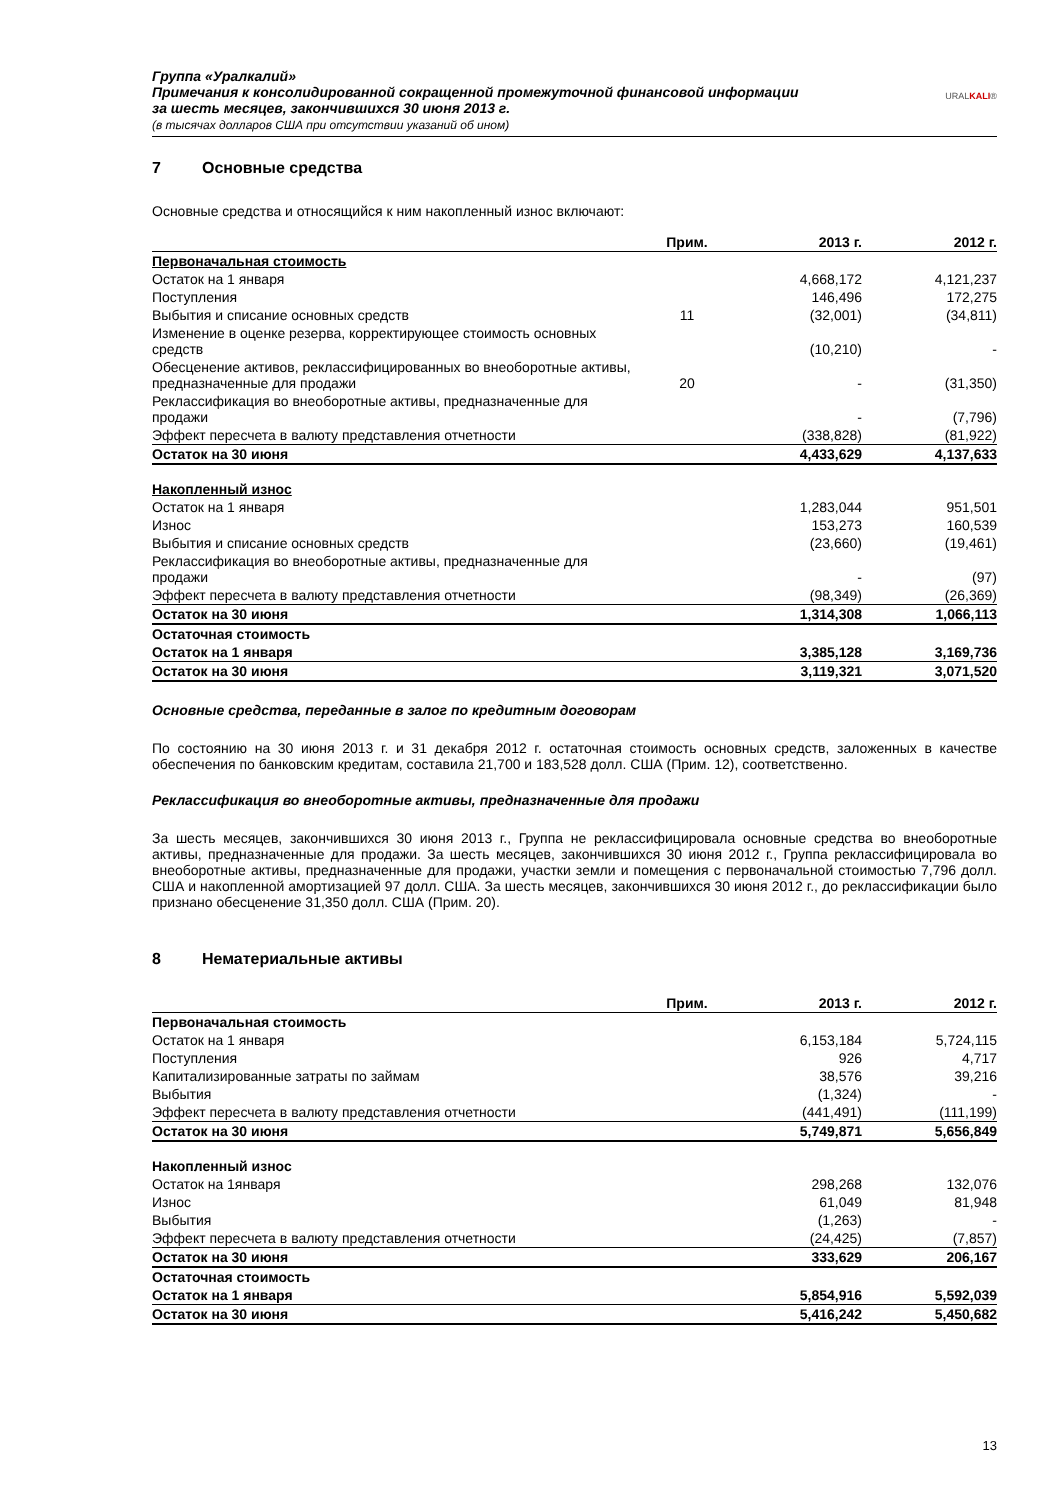Группа «Уралкалий»
Примечания к консолидированной сокращенной промежуточной финансовой информации
за шесть месяцев, закончившихся 30 июня 2013 г.
(в тысячах долларов США при отсутствии указаний об ином)
URALKALI®
7 Основные средства
Основные средства и относящийся к ним накопленный износ включают:
| | Прим. | 2013 г. | 2012 г. |
| --- | --- | --- | --- |
| Первоначальная стоимость | | | |
| Остаток на 1 января | | 4,668,172 | 4,121,237 |
| Поступления | | 146,496 | 172,275 |
| Выбытия и списание основных средств | 11 | (32,001) | (34,811) |
| Изменение в оценке резерва, корректирующее стоимость основных средств | | (10,210) | - |
| Обесценение активов, реклассифицированных во внеоборотные активы, предназначенные для продажи | 20 | - | (31,350) |
| Реклассификация во внеоборотные активы, предназначенные для продажи | | - | (7,796) |
| Эффект пересчета в валюту представления отчетности | | (338,828) | (81,922) |
| Остаток на 30 июня | | 4,433,629 | 4,137,633 |
| Накопленный износ | | | |
| Остаток на 1 января | | 1,283,044 | 951,501 |
| Износ | | 153,273 | 160,539 |
| Выбытия и списание основных средств | | (23,660) | (19,461) |
| Реклассификация во внеоборотные активы, предназначенные для продажи | | - | (97) |
| Эффект пересчета в валюту представления отчетности | | (98,349) | (26,369) |
| Остаток на 30 июня | | 1,314,308 | 1,066,113 |
| Остаточная стоимость | | | |
| Остаток на 1 января | | 3,385,128 | 3,169,736 |
| Остаток на 30 июня | | 3,119,321 | 3,071,520 |
Основные средства, переданные в залог по кредитным договорам
По состоянию на 30 июня 2013 г. и 31 декабря 2012 г. остаточная стоимость основных средств, заложенных в качестве обеспечения по банковским кредитам, составила 21,700 и 183,528 долл. США (Прим. 12), соответственно.
Реклассификация во внеоборотные активы, предназначенные для продажи
За шесть месяцев, закончившихся 30 июня 2013 г., Группа не реклассифицировала основные средства во внеоборотные активы, предназначенные для продажи. За шесть месяцев, закончившихся 30 июня 2012 г., Группа реклассифицировала во внеоборотные активы, предназначенные для продажи, участки земли и помещения с первоначальной стоимостью 7,796 долл. США и накопленной амортизацией 97 долл. США. За шесть месяцев, закончившихся 30 июня 2012 г., до реклассификации было признано обесценение 31,350 долл. США (Прим. 20).
8 Нематериальные активы
| | Прим. | 2013 г. | 2012 г. |
| --- | --- | --- | --- |
| Первоначальная стоимость | | | |
| Остаток на 1 января | | 6,153,184 | 5,724,115 |
| Поступления | | 926 | 4,717 |
| Капитализированные затраты по займам | | 38,576 | 39,216 |
| Выбытия | | (1,324) | - |
| Эффект пересчета в валюту представления отчетности | | (441,491) | (111,199) |
| Остаток на 30 июня | | 5,749,871 | 5,656,849 |
| Накопленный износ | | | |
| Остаток на 1января | | 298,268 | 132,076 |
| Износ | | 61,049 | 81,948 |
| Выбытия | | (1,263) | - |
| Эффект пересчета в валюту представления отчетности | | (24,425) | (7,857) |
| Остаток на 30 июня | | 333,629 | 206,167 |
| Остаточная стоимость | | | |
| Остаток на 1 января | | 5,854,916 | 5,592,039 |
| Остаток на 30 июня | | 5,416,242 | 5,450,682 |
13